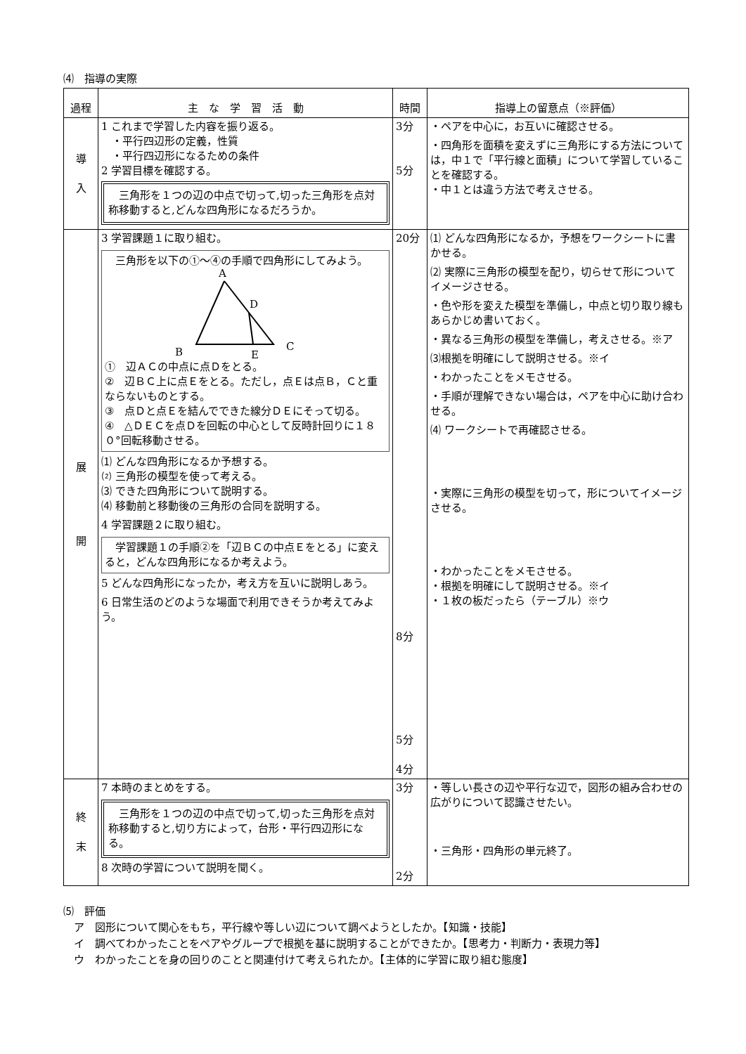⑷　指導の実際
| 過程 | 主 な 学 習 活 動 | 時間 | 指導上の留意点（※評価） |
| --- | --- | --- | --- |
| 導 入 | 1 これまで学習した内容を振り返る。 ・平行四辺形の定義，性質 ・平行四辺形になるための条件 2 学習目標を確認する。 三角形を１つの辺の中点で切って,切った三角形を点対称移動すると,どんな四角形になるだろうか。 | 3分 5分 | ・ペアを中心に，お互いに確認させる。 ・四角形を面積を変えずに三角形にする方法については，中１で「平行線と面積」について学習していることを確認する。 ・中１とは違う方法で考えさせる。 |
| 展 開 | 3 学習課題１に取り組む。 三角形を以下の①～④の手順で四角形にしてみよう。 A D B E C ① 辺ＡＣの中点に点Ｄをとる。 ② 辺ＢＣ上に点Ｅをとる。ただし，点Ｅは点Ｂ，Ｃと重ならないものとする。 ③ 点Ｄと点Ｅを結んでできた線分ＤＥにそって切る。 ④ △ＤＥＣを点Ｄを回転の中心として反時計回りに１８０°回転移動させる。 ⑴ どんな四角形になるか予想する。 ⑵ 三角形の模型を使って考える。 ⑶ できた四角形について説明する。 ⑷ 移動前と移動後の三角形の合同を説明する。 4 学習課題２に取り組む。 学習課題１の手順②を「辺ＢＣの中点Ｅをとる」に変えると，どんな四角形になるか考えよう。 5 どんな四角形になったか，考え方を互いに説明しあう。 6 日常生活のどのような場面で利用できそうか考えてみよう。 | 20分 8分 5分 4分 | ⑴ どんな四角形になるか，予想をワークシートに書かせる。 ⑵ 実際に三角形の模型を配り，切らせて形についてイメージさせる。 ・色や形を変えた模型を準備し，中点と切り取り線もあらかじめ書いておく。 ・異なる三角形の模型を準備し，考えさせる。※ア ⑶根拠を明確にして説明させる。※イ ・わかったことをメモさせる。 ・手順が理解できない場合は，ペアを中心に助け合わせる。 ⑷ ワークシートで再確認させる。 ・実際に三角形の模型を切って，形についてイメージさせる。 ・わかったことをメモさせる。 ・根拠を明確にして説明させる。※イ ・１枚の板だったら（テーブル）※ウ |
| 終 末 | 7 本時のまとめをする。 三角形を１つの辺の中点で切って,切った三角形を点対称移動すると,切り方によって，台形・平行四辺形になる。 8 次時の学習について説明を聞く。 | 3分 2分 | ・等しい長さの辺や平行な辺で，図形の組み合わせの広がりについて認識させたい。 ・三角形・四角形の単元終了。 |
⑸　評価
　ア　図形について関心をもち，平行線や等しい辺について調べようとしたか。【知識・技能】
　イ　調べてわかったことをペアやグループで根拠を基に説明することができたか。【思考力・判断力・表現力等】
　ウ　わかったことを身の回りのことと関連付けて考えられたか。【主体的に学習に取り組む態度】